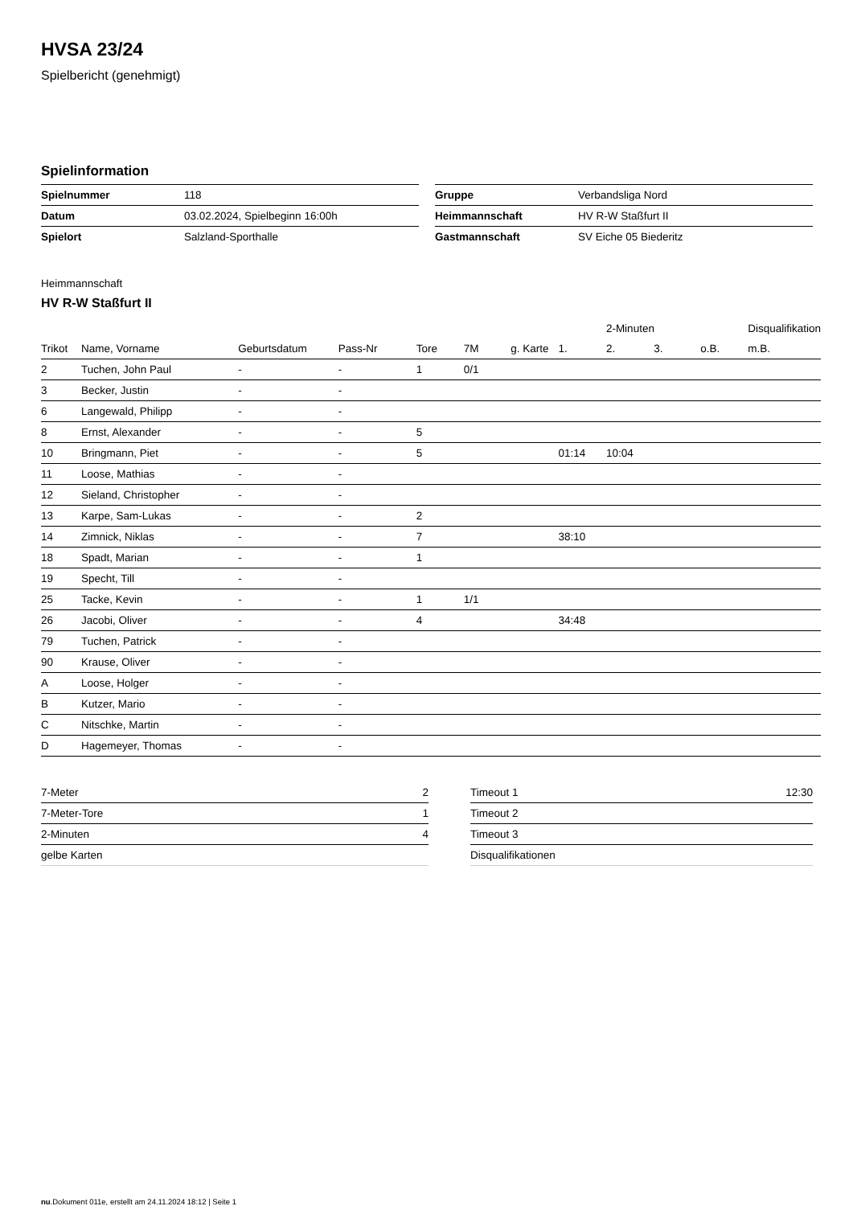HVSA 23/24
Spielbericht (genehmigt)
Spielinformation
| Spielnummer | 118 |
| Datum | 03.02.2024, Spielbeginn 16:00h |
| Spielort | Salzland-Sporthalle |
| Gruppe | Verbandsliga Nord |
| Heimmannschaft | HV R-W Staßfurt II |
| Gastmannschaft | SV Eiche 05 Biederitz |
Heimmannschaft
HV R-W Staßfurt II
| | | | | | | | | 2-Minuten | | | Disqualifikation |
| --- | --- | --- | --- | --- | --- | --- | --- | --- | --- | --- | --- |
| Trikot | Name, Vorname | Geburtsdatum | Pass-Nr | Tore | 7M | g. Karte | 1. | 2. | 3. | o.B. | m.B. |
| 2 | Tuchen, John Paul | - | - | 1 | 0/1 | | | | | | |
| 3 | Becker, Justin | - | - | | | | | | | | |
| 6 | Langewald, Philipp | - | - | | | | | | | | |
| 8 | Ernst, Alexander | - | - | 5 | | | | | | | |
| 10 | Bringmann, Piet | - | - | 5 | | | 01:14 | 10:04 | | | |
| 11 | Loose, Mathias | - | - | | | | | | | | |
| 12 | Sieland, Christopher | - | - | | | | | | | | |
| 13 | Karpe, Sam-Lukas | - | - | 2 | | | | | | | |
| 14 | Zimnick, Niklas | - | - | 7 | | | 38:10 | | | | |
| 18 | Spadt, Marian | - | - | 1 | | | | | | | |
| 19 | Specht, Till | - | - | | | | | | | | |
| 25 | Tacke, Kevin | - | - | 1 | 1/1 | | | | | | |
| 26 | Jacobi, Oliver | - | - | 4 | | | 34:48 | | | | |
| 79 | Tuchen, Patrick | - | - | | | | | | | | |
| 90 | Krause, Oliver | - | - | | | | | | | | |
| A | Loose, Holger | - | - | | | | | | | | |
| B | Kutzer, Mario | - | - | | | | | | | | |
| C | Nitschke, Martin | - | - | | | | | | | | |
| D | Hagemeyer, Thomas | - | - | | | | | | | | |
| 7-Meter | 2 |
| 7-Meter-Tore | 1 |
| 2-Minuten | 4 |
| gelbe Karten | |
| Timeout 1 | 12:30 |
| Timeout 2 | |
| Timeout 3 | |
| Disqualifikationen | |
nu.Dokument 011e, erstellt am 24.11.2024 18:12 | Seite 1